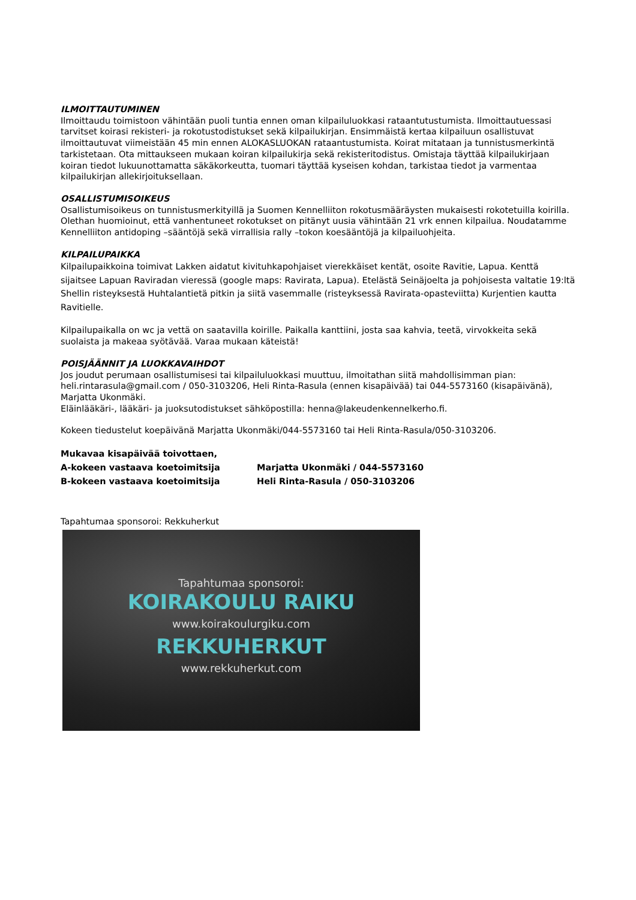ILMOITTAUTUMINEN
Ilmoittaudu toimistoon vähintään puoli tuntia ennen oman kilpailuluokkasi rataantutustumista. Ilmoittautuessasi tarvitset koirasi rekisteri- ja rokotustodistukset sekä kilpailukirjan. Ensimmäistä kertaa kilpailuun osallistuvat ilmoittautuvat viimeistään 45 min ennen ALOKASLUOKAN rataantustumista. Koirat mitataan ja tunnistusmerkintä tarkistetaan. Ota mittaukseen mukaan koiran kilpailukirja sekä rekisteritodistus. Omistaja täyttää kilpailukirjaan koiran tiedot lukuunottamatta säkäkorkeutta, tuomari täyttää kyseisen kohdan, tarkistaa tiedot ja varmentaa kilpailukirjan allekirjoituksellaan.
OSALLISTUMISOIKEUS
Osallistumisoikeus on tunnistusmerkityillä ja Suomen Kennelliiton rokotusmääräysten mukaisesti rokotetuilla koirilla. Olethan huomioinut, että vanhentuneet rokotukset on pitänyt uusia vähintään 21 vrk ennen kilpailua. Noudatamme Kennelliiton antidoping –sääntöjä sekä virrallisia rally –tokon koesääntöjä ja kilpailuohjeita.
KILPAILUPAIKKA
Kilpailupaikkoina toimivat Lakken aidatut kivituhkapohjaiset vierekkäiset kentät, osoite Ravitie, Lapua. Kenttä sijaitsee Lapuan Raviradan vieressä (google maps: Ravirata, Lapua). Etelästä Seinäjoelta ja pohjoisesta valtatie 19:ltä Shellin risteyksestä Huhtalantietä pitkin ja siitä vasemmalle (risteyksessä Ravirata-opasteviitta) Kurjentien kautta Ravitielle.
Kilpailupaikalla on wc ja vettä on saatavilla koirille. Paikalla kanttiini, josta saa kahvia, teetä, virvokkeita sekä suolaista ja makeaa syötävää. Varaa mukaan käteistä!
POISJÄÄNNIT JA LUOKKAVAIHDOT
Jos joudut perumaan osallistumisesi tai kilpailuluokkasi muuttuu, ilmoitathan siitä mahdollisimman pian: heli.rintarasula@gmail.com / 050-3103206, Heli Rinta-Rasula (ennen kisapäivää) tai 044-5573160 (kisapäivänä), Marjatta Ukonmäki.
Eläinlääkäri-, lääkäri- ja juoksutodistukset sähköpostilla: henna@lakeudenkennelkerho.fi.
Kokeen tiedustelut koepäivänä Marjatta Ukonmäki/044-5573160 tai Heli Rinta-Rasula/050-3103206.
Mukavaa kisapäivää toivottaen,
A-kokeen vastaava koetoimitsija Marjatta Ukonmäki / 044-5573160
B-kokeen vastaava koetoimitsija Heli Rinta-Rasula / 050-3103206
Tapahtumaa sponsoroi: Rekkuherkut
Tapahtumaa sponsoroi:
KOIRAKOULU RAIKU
www.koirakoulurgiku.com
REKKUHERKUT
www.rekkuherkut.com